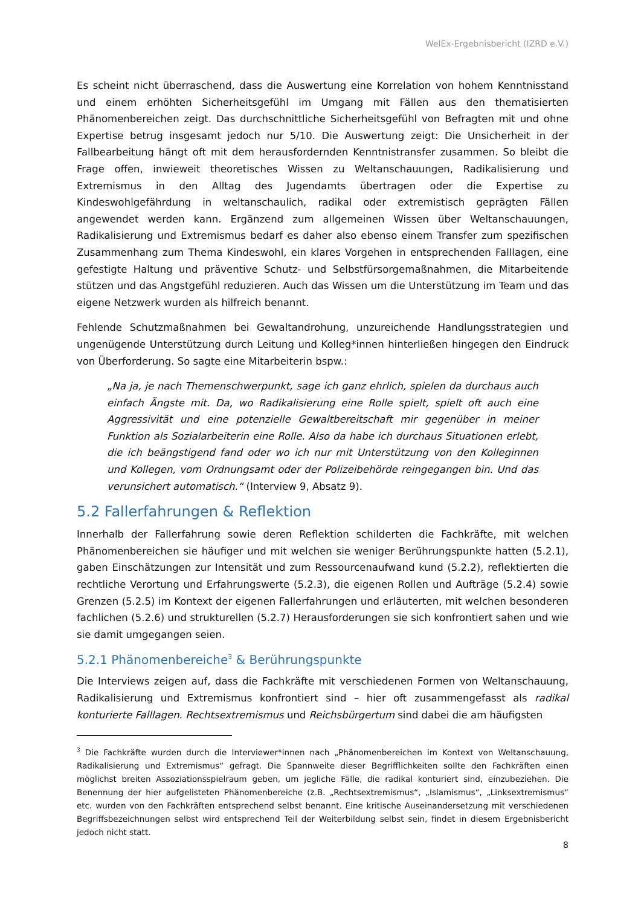WelEx-Ergebnisbericht (IZRD e.V.)
Es scheint nicht überraschend, dass die Auswertung eine Korrelation von hohem Kenntnisstand und einem erhöhten Sicherheitsgefühl im Umgang mit Fällen aus den thematisierten Phänomenbereichen zeigt. Das durchschnittliche Sicherheitsgefühl von Befragten mit und ohne Expertise betrug insgesamt jedoch nur 5/10. Die Auswertung zeigt: Die Unsicherheit in der Fallbearbeitung hängt oft mit dem herausfordernden Kenntnistransfer zusammen. So bleibt die Frage offen, inwieweit theoretisches Wissen zu Weltanschauungen, Radikalisierung und Extremismus in den Alltag des Jugendamts übertragen oder die Expertise zu Kindeswohlgefährdung in weltanschaulich, radikal oder extremistisch geprägten Fällen angewendet werden kann. Ergänzend zum allgemeinen Wissen über Weltanschauungen, Radikalisierung und Extremismus bedarf es daher also ebenso einem Transfer zum spezifischen Zusammenhang zum Thema Kindeswohl, ein klares Vorgehen in entsprechenden Falllagen, eine gefestigte Haltung und präventive Schutz- und Selbstfürsorgemaßnahmen, die Mitarbeitende stützen und das Angstgefühl reduzieren. Auch das Wissen um die Unterstützung im Team und das eigene Netzwerk wurden als hilfreich benannt.
Fehlende Schutzmaßnahmen bei Gewaltandrohung, unzureichende Handlungsstrategien und ungenügende Unterstützung durch Leitung und Kolleg*innen hinterließen hingegen den Eindruck von Überforderung. So sagte eine Mitarbeiterin bspw.:
„Na ja, je nach Themenschwerpunkt, sage ich ganz ehrlich, spielen da durchaus auch einfach Ängste mit. Da, wo Radikalisierung eine Rolle spielt, spielt oft auch eine Aggressivität und eine potenzielle Gewaltbereitschaft mir gegenüber in meiner Funktion als Sozialarbeiterin eine Rolle. Also da habe ich durchaus Situationen erlebt, die ich beängstigend fand oder wo ich nur mit Unterstützung von den Kolleginnen und Kollegen, vom Ordnungsamt oder der Polizeibehörde reingegangen bin. Und das verunsichert automatisch.“ (Interview 9, Absatz 9).
5.2 Fallerfahrungen & Reflektion
Innerhalb der Fallerfahrung sowie deren Reflektion schilderten die Fachkräfte, mit welchen Phänomenbereichen sie häufiger und mit welchen sie weniger Berührungspunkte hatten (5.2.1), gaben Einschätzungen zur Intensität und zum Ressourcenaufwand kund (5.2.2), reflektierten die rechtliche Verortung und Erfahrungswerte (5.2.3), die eigenen Rollen und Aufträge (5.2.4) sowie Grenzen (5.2.5) im Kontext der eigenen Fallerfahrungen und erläuterten, mit welchen besonderen fachlichen (5.2.6) und strukturellen (5.2.7) Herausforderungen sie sich konfrontiert sahen und wie sie damit umgegangen seien.
5.2.1 Phänomenbereiche<sup>3</sup> & Berührungspunkte
Die Interviews zeigen auf, dass die Fachkräfte mit verschiedenen Formen von Weltanschauung, Radikalisierung und Extremismus konfrontiert sind – hier oft zusammengefasst als radikal konturierte Falllagen. Rechtsextremismus und Reichsbürgertum sind dabei die am häufigsten
<sup>3</sup> Die Fachkräfte wurden durch die Interviewer*innen nach „Phänomenbereichen im Kontext von Weltanschauung, Radikalisierung und Extremismus“ gefragt. Die Spannweite dieser Begrifflichkeiten sollte den Fachkräften einen möglichst breiten Assoziationsspielraum geben, um jegliche Fälle, die radikal konturiert sind, einzubeziehen. Die Benennung der hier aufgelisteten Phänomenbereiche (z.B. „Rechtsextremismus“, „Islamismus“, „Linksextremismus“ etc. wurden von den Fachkräften entsprechend selbst benannt. Eine kritische Auseinandersetzung mit verschiedenen Begriffsbezeichnungen selbst wird entsprechend Teil der Weiterbildung selbst sein, findet in diesem Ergebnisbericht jedoch nicht statt.
8